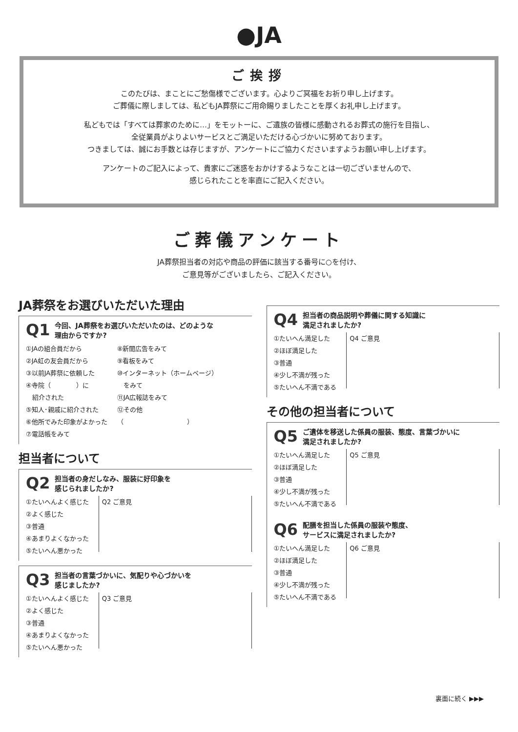●JA
ご挨拶
このたびは、まことにご愁傷様でございます。心よりご冥福をお祈り申し上げます。
ご葬儀に際しましては、私どもJA葬祭にご用命賜りましたことを厚くお礼申し上げます。
私どもでは「すべては葬家のために…」をモットーに、ご遺族の皆様に感動されるお葬式の施行を目指し、
全従業員がよりよいサービスとご満足いただける心づかいに努めております。
つきましては、誠にお手数とは存じますが、アンケートにご協力くださいますようお願い申し上げます。
アンケートのご記入によって、貴家にご迷惑をおかけするようなことは一切ございませんので、
感じられたことを率直にご記入ください。
ご葬儀アンケート
JA葬祭担当者の対応や商品の評価に該当する番号に○を付け、
ご意見等がございましたら、ご記入ください。
JA葬祭をお選びいただいた理由
Q1 今回、JA葬祭をお選びいただいたのは、どのような
理由からですか?
①JAの組合員だから
②JA虹の友会員だから
③以前JA葬祭に依頼した
④寺院（　　　　）に
　紹介された
⑤知人･親戚に紹介された
⑥他所でみた印象がよかった
⑦電話帳をみて
⑧新聞広告をみて
⑨看板をみて
⑩インターネット（ホームページ）
　をみて
⑪JA広報誌をみて
⑫その他
（　　　　　　　　　　）
担当者について
Q2 担当者の身だしなみ、服装に好印象を
感じられましたか?
①たいへんよく感じた
②よく感じた
③普通
④あまりよくなかった
⑤たいへん悪かった
Q2 ご意見
Q3 担当者の言葉づかいに、気配りや心づかいを
感じましたか?
①たいへんよく感じた
②よく感じた
③普通
④あまりよくなかった
⑤たいへん悪かった
Q3 ご意見
Q4 担当者の商品説明や葬儀に関する知識に
満足されましたか?
①たいへん満足した
②ほぼ満足した
③普通
④少し不満が残った
⑤たいへん不満である
Q4 ご意見
その他の担当者について
Q5 ご遺体を移送した係員の服装、態度、言葉づかいに
満足されましたか?
①たいへん満足した
②ほぼ満足した
③普通
④少し不満が残った
⑤たいへん不満である
Q5 ご意見
Q6 配膳を担当した係員の服装や態度、
サービスに満足されましたか?
①たいへん満足した
②ほぼ満足した
③普通
④少し不満が残った
⑤たいへん不満である
Q6 ご意見
裏面に続く ▶▶▶